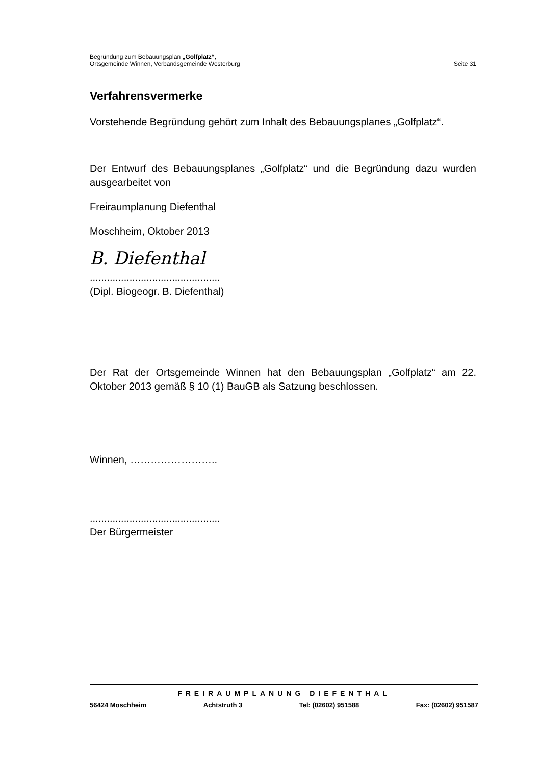Begründung zum Bebauungsplan „Golfplatz“,
Ortsgemeinde Winnen, Verbandsgemeinde Westerburg Seite 31
Verfahrensvermerke
Vorstehende Begründung gehört zum Inhalt des Bebauungsplanes „Golfplatz“.
Der Entwurf des Bebauungsplanes „Golfplatz“ und die Begründung dazu wurden ausgearbeitet von
Freiraumplanung Diefenthal
Moschheim, Oktober 2013
B. Diefenthal
..............................................
(Dipl. Biogeogr. B. Diefenthal)
Der Rat der Ortsgemeinde Winnen hat den Bebauungsplan „Golfplatz“ am 22. Oktober 2013 gemäß § 10 (1) BauGB als Satzung beschlossen.
Winnen, ……………………..
..............................................
Der Bürgermeister
FREIRAUMPLANUNG DIEFENTHAL
56424 Moschheim Achtstruth 3 Tel: (02602) 951588 Fax: (02602) 951587